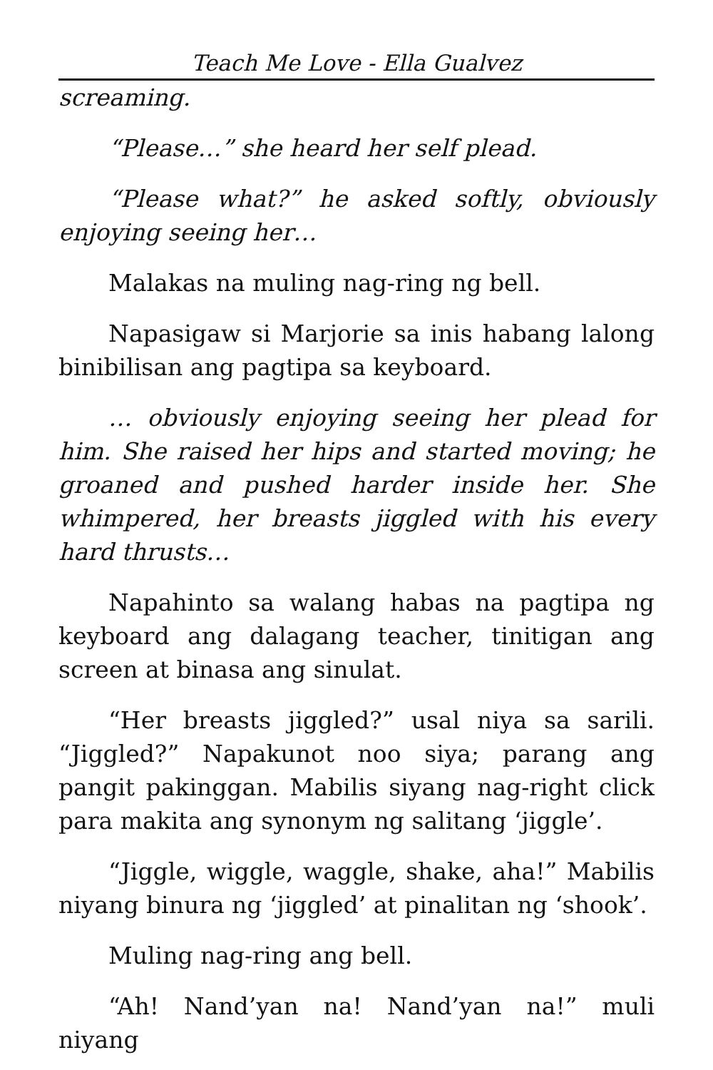Teach Me Love - Ella Gualvez
screaming.
“Please…” she heard her self plead.
“Please what?” he asked softly, obviously enjoying seeing her…
Malakas na muling nag-ring ng bell.
Napasigaw si Marjorie sa inis habang lalong binibilisan ang pagtipa sa keyboard.
… obviously enjoying seeing her plead for him. She raised her hips and started moving; he groaned and pushed harder inside her. She whimpered, her breasts jiggled with his every hard thrusts…
Napahinto sa walang habas na pagtipa ng keyboard ang dalagang teacher, tinitigan ang screen at binasa ang sinulat.
“Her breasts jiggled?” usal niya sa sarili. “Jiggled?” Napakunot noo siya; parang ang pangit pakinggan. Mabilis siyang nag-right click para makita ang synonym ng salitang ‘jiggle’.
“Jiggle, wiggle, waggle, shake, aha!” Mabilis niyang binura ng ‘jiggled’ at pinalitan ng ‘shook’.
Muling nag-ring ang bell.
“Ah! Nand’yan na! Nand’yan na!” muli niyang